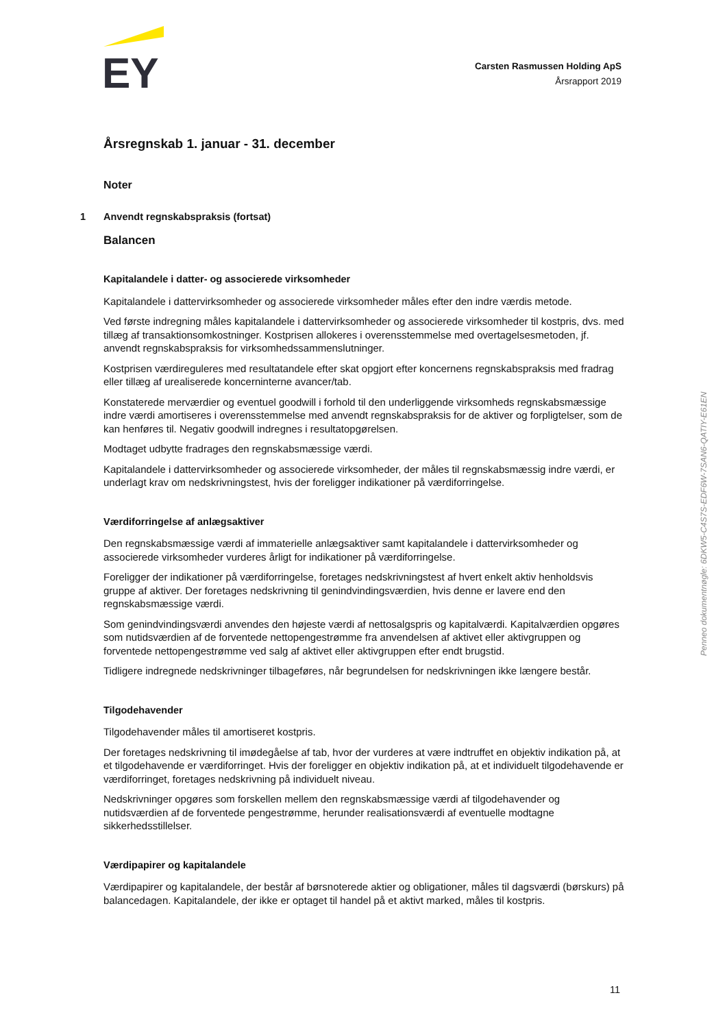EY
Carsten Rasmussen Holding ApS
Årsrapport 2019
Årsregnskab 1. januar - 31. december
Noter
1 Anvendt regnskabspraksis (fortsat)
Balancen
Kapitalandele i datter- og associerede virksomheder
Kapitalandele i dattervirksomheder og associerede virksomheder måles efter den indre værdis metode.
Ved første indregning måles kapitalandele i dattervirksomheder og associerede virksomheder til kostpris, dvs. med tillæg af transaktionsomkostninger. Kostprisen allokeres i overensstemmelse med overtagelsesmetoden, jf. anvendt regnskabspraksis for virksomhedssammenslutninger.
Kostprisen værdireguleres med resultatandele efter skat opgjort efter koncernens regnskabspraksis med fradrag eller tillæg af urealiserede koncerninterne avancer/tab.
Konstaterede merværdier og eventuel goodwill i forhold til den underliggende virksomheds regnskabsmæssige indre værdi amortiseres i overensstemmelse med anvendt regnskabspraksis for de aktiver og forpligtelser, som de kan henføres til. Negativ goodwill indregnes i resultatopgørelsen.
Modtaget udbytte fradrages den regnskabsmæssige værdi.
Kapitalandele i dattervirksomheder og associerede virksomheder, der måles til regnskabsmæssig indre værdi, er underlagt krav om nedskrivningstest, hvis der foreligger indikationer på værdiforringelse.
Værdiforringelse af anlægsaktiver
Den regnskabsmæssige værdi af immaterielle anlægsaktiver samt kapitalandele i dattervirksomheder og associerede virksomheder vurderes årligt for indikationer på værdiforringelse.
Foreligger der indikationer på værdiforringelse, foretages nedskrivningstest af hvert enkelt aktiv henholdsvis gruppe af aktiver. Der foretages nedskrivning til genindvindingsværdien, hvis denne er lavere end den regnskabsmæssige værdi.
Som genindvindingsværdi anvendes den højeste værdi af nettosalgspris og kapitalværdi. Kapitalværdien opgøres som nutidsværdien af de forventede nettopengestrømme fra anvendelsen af aktivet eller aktivgruppen og forventede nettopengestrømme ved salg af aktivet eller aktivgruppen efter endt brugstid.
Tidligere indregnede nedskrivninger tilbageføres, når begrundelsen for nedskrivningen ikke længere består.
Tilgodehavender
Tilgodehavender måles til amortiseret kostpris.
Der foretages nedskrivning til imødegåelse af tab, hvor der vurderes at være indtruffet en objektiv indikation på, at et tilgodehavende er værdiforringet. Hvis der foreligger en objektiv indikation på, at et individuelt tilgodehavende er værdiforringet, foretages nedskrivning på individuelt niveau.
Nedskrivninger opgøres som forskellen mellem den regnskabsmæssige værdi af tilgodehavender og nutidsværdien af de forventede pengestrømme, herunder realisationsværdi af eventuelle modtagne sikkerhedsstillelser.
Værdipapirer og kapitalandele
Værdipapirer og kapitalandele, der består af børsnoterede aktier og obligationer, måles til dagsværdi (børskurs) på balancedagen. Kapitalandele, der ikke er optaget til handel på et aktivt marked, måles til kostpris.
Penneo dokumentnøgle: 6DKW5-C4S7S-EDF6W-7SAN6-QATIY-E61EN
11